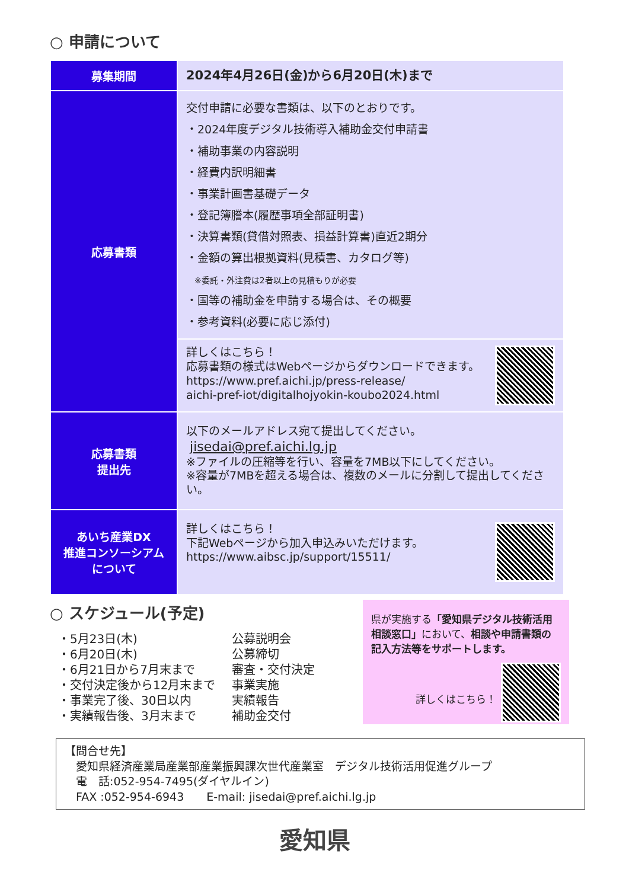○ 申請について
| 募集期間 | 2024年4月26日(金)から6月20日(木)まで |
| 応募書類 | 交付申請に必要な書類は、以下のとおりです。 ・2024年度デジタル技術導入補助金交付申請書 ・補助事業の内容説明 ・経費内訳明細書 ・事業計画書基礎データ ・登記簿謄本(履歴事項全部証明書) ・決算書類(貸借対照表、損益計算書)直近2期分 ・金額の算出根拠資料(見積書、カタログ等) ※委託・外注費は2者以上の見積もりが必要 ・国等の補助金を申請する場合は、その概要 ・参考資料(必要に応じ添付) |
| | 詳しくはこちら！ 応募書類の様式はWebページからダウンロードできます。 https://www.pref.aichi.jp/press-release/ aichi-pref-iot/digitalhojyokin-koubo2024.html |
| 応募書類 提出先 | 以下のメールアドレス宛て提出してください。 jisedai@pref.aichi.lg.jp ※ファイルの圧縮等を行い、容量を7MB以下にしてください。 ※容量が7MBを超える場合は、複数のメールに分割して提出してください。 |
| あいち産業DX 推進コンソーシアム について | 詳しくはこちら！ 下記Webページから加入申込みいただけます。 https://www.aibsc.jp/support/15511/ |
○ スケジュール(予定)
| ・5月23日(木) | 公募説明会 |
| ・6月20日(木) | 公募締切 |
| ・6月21日から7月末まで | 審査・交付決定 |
| ・交付決定後から12月末まで | 事業実施 |
| ・事業完了後、30日以内 | 実績報告 |
| ・実績報告後、3月末まで | 補助金交付 |
県が実施する「愛知県デジタル技術活用相談窓口」において、相談や申請書類の記入方法等をサポートします。
詳しくはこちら！
【問合せ先】
　愛知県経済産業局産業部産業振興課次世代産業室　デジタル技術活用促進グループ
　電　話:052-954-7495(ダイヤルイン)
　FAX :052-954-6943　　E-mail: jisedai@pref.aichi.lg.jp
愛知県